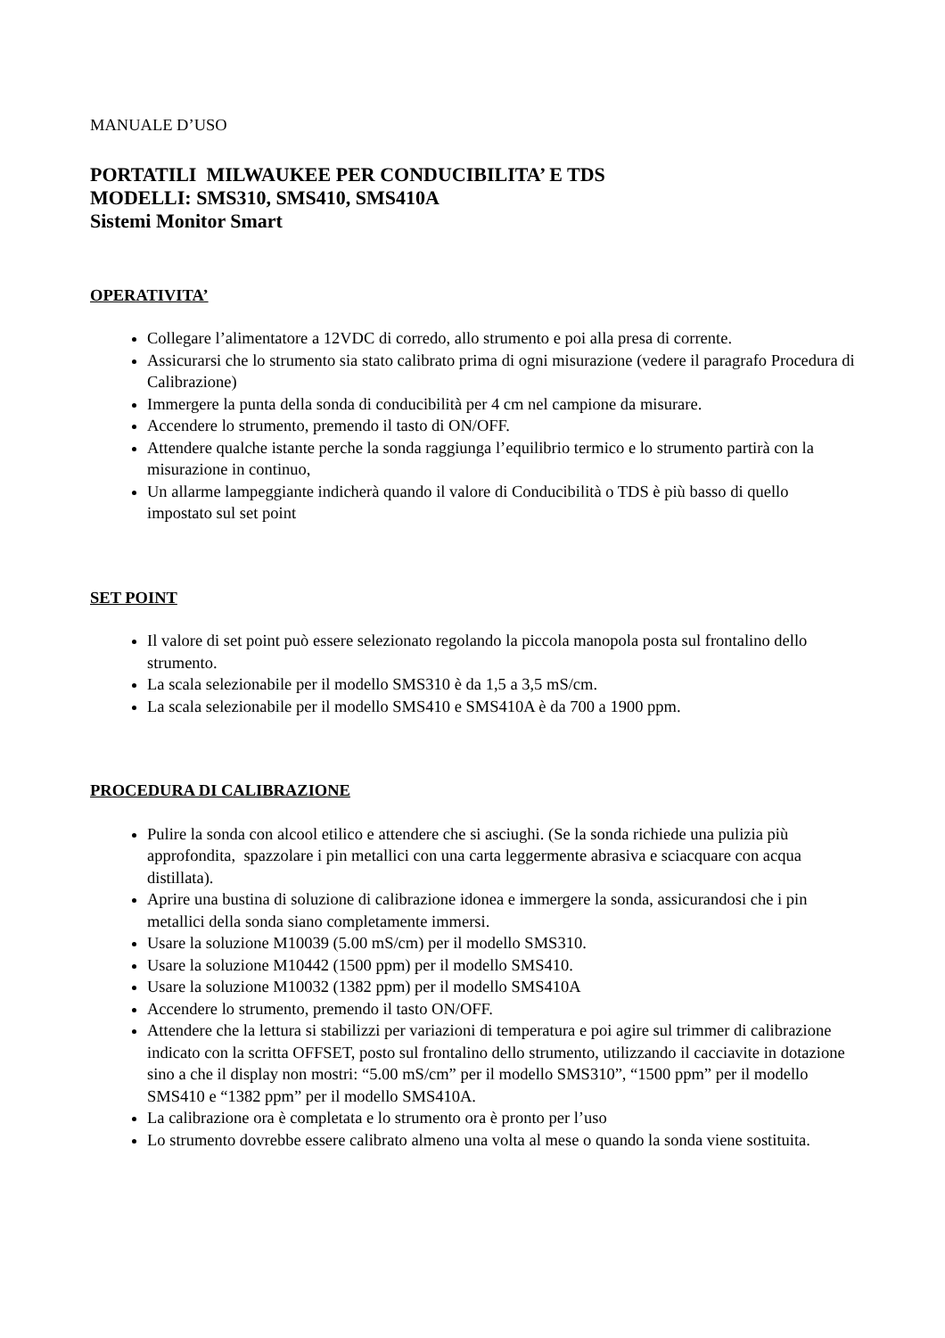MANUALE D’USO
PORTATILI MILWAUKEE PER CONDUCIBILITA’ E TDS
MODELLI: SMS310, SMS410, SMS410A
Sistemi Monitor Smart
OPERATIVITA’
Collegare l’alimentatore a 12VDC di corredo, allo strumento e poi alla presa di corrente.
Assicurarsi che lo strumento sia stato calibrato prima di ogni misurazione (vedere il paragrafo Procedura di Calibrazione)
Immergere la punta della sonda di conducibilità per 4 cm nel campione da misurare.
Accendere lo strumento, premendo il tasto di ON/OFF.
Attendere qualche istante perche la sonda raggiunga l’equilibrio termico e lo strumento partirà con la misurazione in continuo,
Un allarme lampeggiante indicherà quando il valore di Conducibilità o TDS è più basso di quello impostato sul set point
SET POINT
Il valore di set point può essere selezionato regolando la piccola manopola posta sul frontalino dello strumento.
La scala selezionabile per il modello SMS310 è da 1,5 a 3,5 mS/cm.
La scala selezionabile per il modello SMS410 e SMS410A è da 700 a 1900 ppm.
PROCEDURA DI CALIBRAZIONE
Pulire la sonda con alcool etilico e attendere che si asciughi. (Se la sonda richiede una pulizia più approfondita, spazzolare i pin metallici con una carta leggermente abrasiva e sciacquare con acqua distillata).
Aprire una bustina di soluzione di calibrazione idonea e immergere la sonda, assicurandosi che i pin metallici della sonda siano completamente immersi.
Usare la soluzione M10039 (5.00 mS/cm) per il modello SMS310.
Usare la soluzione M10442 (1500 ppm) per il modello SMS410.
Usare la soluzione M10032 (1382 ppm) per il modello SMS410A
Accendere lo strumento, premendo il tasto ON/OFF.
Attendere che la lettura si stabilizzi per variazioni di temperatura e poi agire sul trimmer di calibrazione indicato con la scritta OFFSET, posto sul frontalino dello strumento, utilizzando il cacciavite in dotazione sino a che il display non mostri: “5.00 mS/cm” per il modello SMS310”, “1500 ppm” per il modello SMS410 e “1382 ppm” per il modello SMS410A.
La calibrazione ora è completata e lo strumento ora è pronto per l’uso
Lo strumento dovrebbe essere calibrato almeno una volta al mese o quando la sonda viene sostituita.